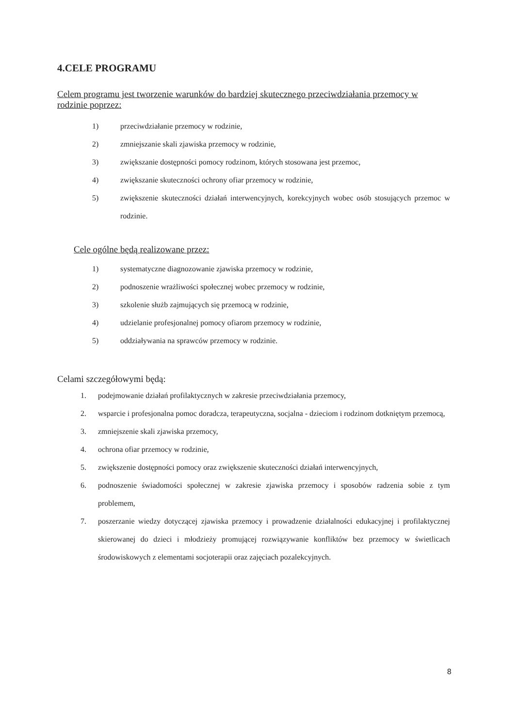4.CELE PROGRAMU
Celem programu jest tworzenie warunków do bardziej skutecznego przeciwdziałania przemocy w rodzinie poprzez:
1) przeciwdziałanie przemocy w rodzinie,
2) zmniejszanie skali zjawiska przemocy w rodzinie,
3) zwiększanie dostępności pomocy rodzinom, których stosowana jest przemoc,
4) zwiększanie skuteczności ochrony ofiar przemocy w rodzinie,
5) zwiększenie skuteczności działań interwencyjnych, korekcyjnych wobec osób stosujących przemoc w rodzinie.
Cele ogólne będą realizowane przez:
1) systematyczne diagnozowanie zjawiska przemocy w rodzinie,
2) podnoszenie wrażliwości społecznej wobec przemocy w rodzinie,
3) szkolenie służb zajmujących się przemocą w rodzinie,
4) udzielanie profesjonalnej pomocy ofiarom przemocy w rodzinie,
5) oddziaływania na sprawców przemocy w rodzinie.
Celami szczegółowymi będą:
1. podejmowanie działań profilaktycznych w zakresie przeciwdziałania przemocy,
2. wsparcie i profesjonalna pomoc doradcza, terapeutyczna, socjalna - dzieciom i rodzinom dotkniętym przemocą,
3. zmniejszenie skali zjawiska przemocy,
4. ochrona ofiar przemocy w rodzinie,
5. zwiększenie dostępności pomocy oraz zwiększenie skuteczności działań interwencyjnych,
6. podnoszenie świadomości społecznej w zakresie zjawiska przemocy i sposobów radzenia sobie z tym problemem,
7. poszerzanie wiedzy dotyczącej zjawiska przemocy i prowadzenie działalności edukacyjnej i profilaktycznej skierowanej do dzieci i młodzieży promującej rozwiązywanie konfliktów bez przemocy w świetlicach środowiskowych z elementami socjoterapii oraz zajęciach pozalekcyjnych.
8